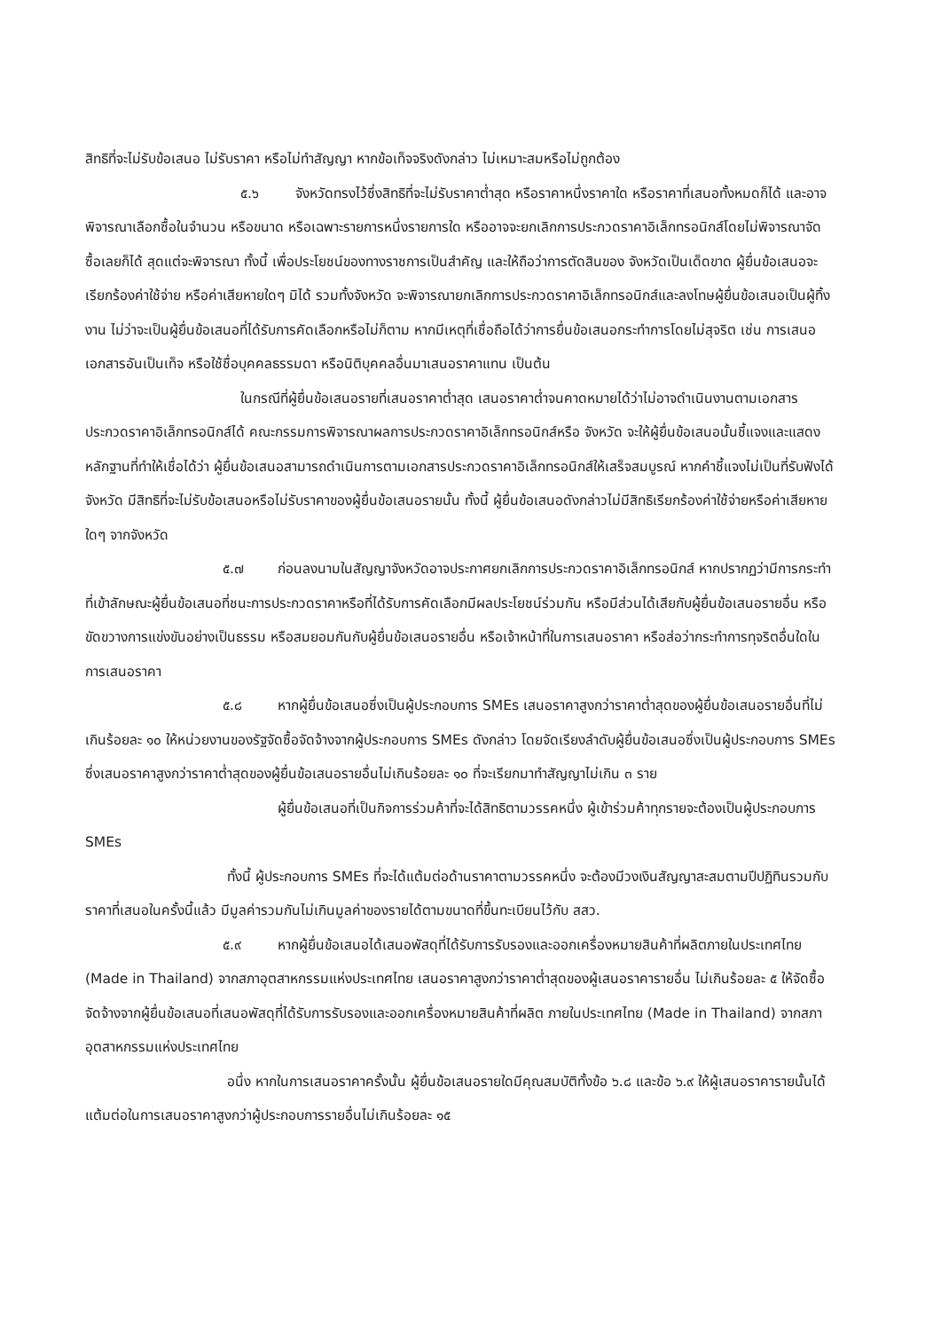สิทธิที่จะไม่รับข้อเสนอ ไม่รับราคา หรือไม่ทำสัญญา หากข้อเท็จจริงดังกล่าว ไม่เหมาะสมหรือไม่ถูกต้อง
๕.๖ จังหวัดทรงไว้ซึ่งสิทธิที่จะไม่รับราคาต่ำสุด หรือราคาหนึ่งราคาใด หรือราคาที่เสนอทั้งหมดก็ได้ และอาจพิจารณาเลือกซื้อในจำนวน หรือขนาด หรือเฉพาะรายการหนึ่งรายการใด หรืออาจจะยกเลิกการประกวดราคาอิเล็กทรอนิกส์โดยไม่พิจารณาจัดซื้อเลยก็ได้ สุดแต่จะพิจารณา ทั้งนี้ เพื่อประโยชน์ของทางราชการเป็นสำคัญ และให้ถือว่าการตัดสินของ จังหวัดเป็นเด็ดขาด ผู้ยื่นข้อเสนอจะเรียกร้องค่าใช้จ่าย หรือค่าเสียหายใดๆ มิได้ รวมทั้งจังหวัด จะพิจารณายกเลิกการประกวดราคาอิเล็กทรอนิกส์และลงโทษผู้ยื่นข้อเสนอเป็นผู้ทิ้งงาน ไม่ว่าจะเป็นผู้ยื่นข้อเสนอที่ได้รับการคัดเลือกหรือไม่ก็ตาม หากมีเหตุที่เชื่อถือได้ว่าการยื่นข้อเสนอกระทำการโดยไม่สุจริต เช่น การเสนอเอกสารอันเป็นเท็จ หรือใช้ชื่อบุคคลธรรมดา หรือนิติบุคคลอื่นมาเสนอราคาแทน เป็นต้น
ในกรณีที่ผู้ยื่นข้อเสนอรายที่เสนอราคาต่ำสุด เสนอราคาต่ำจนคาดหมายได้ว่าไม่อาจดำเนินงานตามเอกสารประกวดราคาอิเล็กทรอนิกส์ได้ คณะกรรมการพิจารณาผลการประกวดราคาอิเล็กทรอนิกส์หรือ จังหวัด จะให้ผู้ยื่นข้อเสนอนั้นชี้แจงและแสดงหลักฐานที่ทำให้เชื่อได้ว่า ผู้ยื่นข้อเสนอสามารถดำเนินการตามเอกสารประกวดราคาอิเล็กทรอนิกส์ให้เสร็จสมบูรณ์ หากคำชี้แจงไม่เป็นที่รับฟังได้ จังหวัด มีสิทธิที่จะไม่รับข้อเสนอหรือไม่รับราคาของผู้ยื่นข้อเสนอรายนั้น ทั้งนี้ ผู้ยื่นข้อเสนอดังกล่าวไม่มีสิทธิเรียกร้องค่าใช้จ่ายหรือค่าเสียหายใดๆ จากจังหวัด
๕.๗ ก่อนลงนามในสัญญาจังหวัดอาจประกาศยกเลิกการประกวดราคาอิเล็กทรอนิกส์ หากปรากฏว่ามีการกระทำที่เข้าลักษณะผู้ยื่นข้อเสนอที่ชนะการประกวดราคาหรือที่ได้รับการคัดเลือกมีผลประโยชน์ร่วมกัน หรือมีส่วนได้เสียกับผู้ยื่นข้อเสนอรายอื่น หรือขัดขวางการแข่งขันอย่างเป็นธรรม หรือสมยอมกันกับผู้ยื่นข้อเสนอรายอื่น หรือเจ้าหน้าที่ในการเสนอราคา หรือส่อว่ากระทำการทุจริตอื่นใดในการเสนอราคา
๕.๘ หากผู้ยื่นข้อเสนอซึ่งเป็นผู้ประกอบการ SMEs เสนอราคาสูงกว่าราคาต่ำสุดของผู้ยื่นข้อเสนอรายอื่นที่ไม่เกินร้อยละ ๑๐ ให้หน่วยงานของรัฐจัดซื้อจัดจ้างจากผู้ประกอบการ SMEs ดังกล่าว โดยจัดเรียงลำดับผู้ยื่นข้อเสนอซึ่งเป็นผู้ประกอบการ SMEs ซึ่งเสนอราคาสูงกว่าราคาต่ำสุดของผู้ยื่นข้อเสนอรายอื่นไม่เกินร้อยละ ๑๐ ที่จะเรียกมาทำสัญญาไม่เกิน ๓ ราย
ผู้ยื่นข้อเสนอที่เป็นกิจการร่วมค้าที่จะได้สิทธิตามวรรคหนึ่ง ผู้เข้าร่วมค้าทุกรายจะต้องเป็นผู้ประกอบการ SMEs
ทั้งนี้ ผู้ประกอบการ SMEs ที่จะได้แต้มต่อด้านราคาตามวรรคหนึ่ง จะต้องมีวงเงินสัญญาสะสมตามปีปฏิทินรวมกับราคาที่เสนอในครั้งนี้แล้ว มีมูลค่ารวมกันไม่เกินมูลค่าของรายได้ตามขนาดที่ขึ้นทะเบียนไว้กับ สสว.
๕.๙ หากผู้ยื่นข้อเสนอได้เสนอพัสดุที่ได้รับการรับรองและออกเครื่องหมายสินค้าที่ผลิตภายในประเทศไทย (Made in Thailand) จากสภาอุตสาหกรรมแห่งประเทศไทย เสนอราคาสูงกว่าราคาต่ำสุดของผู้เสนอราคารายอื่น ไม่เกินร้อยละ ๕ ให้จัดซื้อจัดจ้างจากผู้ยื่นข้อเสนอที่เสนอพัสดุที่ได้รับการรับรองและออกเครื่องหมายสินค้าที่ผลิต ภายในประเทศไทย (Made in Thailand) จากสภาอุตสาหกรรมแห่งประเทศไทย
อนึ่ง หากในการเสนอราคาครั้งนั้น ผู้ยื่นข้อเสนอรายใดมีคุณสมบัติทั้งข้อ ๖.๘ และข้อ ๖.๙ ให้ผู้เสนอราคารายนั้นได้แต้มต่อในการเสนอราคาสูงกว่าผู้ประกอบการรายอื่นไม่เกินร้อยละ ๑๕